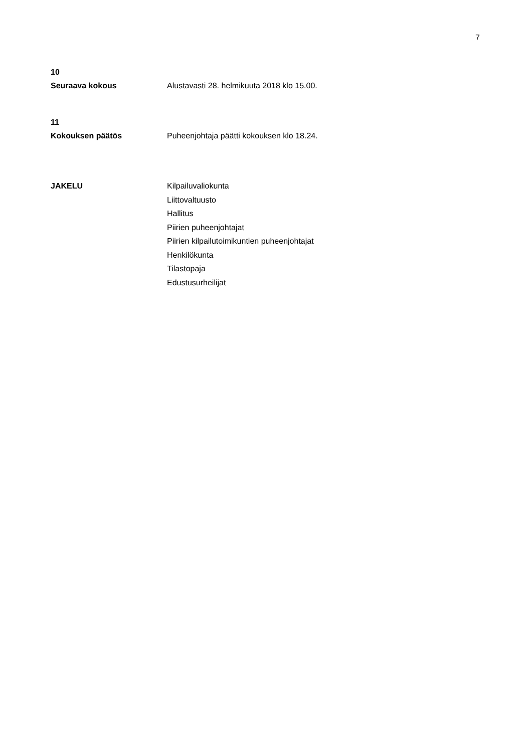7
10
Seuraava kokous Alustavasti 28. helmikuuta 2018 klo 15.00.
11
Kokouksen päätös Puheenjohtaja päätti kokouksen klo 18.24.
JAKELU
Kilpailuvaliokunta
Liittovaltuusto
Hallitus
Piirien puheenjohtajat
Piirien kilpailutoimikuntien puheenjohtajat
Henkilökunta
Tilastopaja
Edustusurheilijat